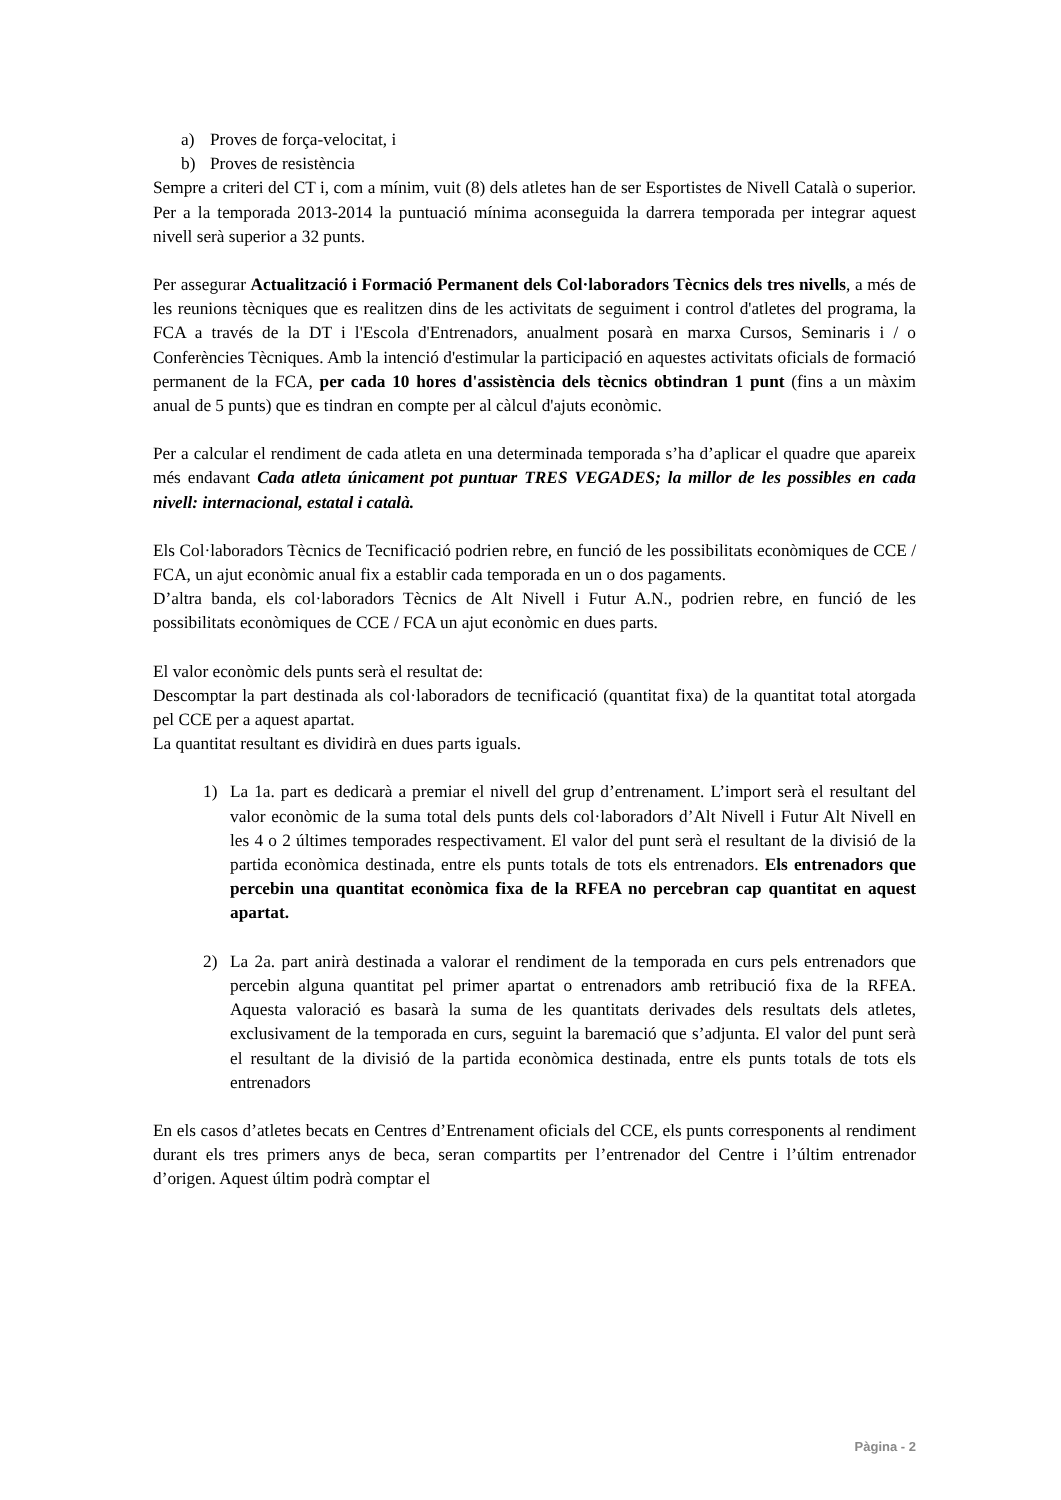a) Proves de força-velocitat, i
b) Proves de resistència
Sempre a criteri del CT i, com a mínim, vuit (8) dels atletes han de ser Esportistes de Nivell Català o superior. Per a la temporada 2013-2014 la puntuació mínima aconseguida la darrera temporada per integrar aquest nivell serà superior a 32 punts.
Per assegurar Actualització i Formació Permanent dels Col·laboradors Tècnics dels tres nivells, a més de les reunions tècniques que es realitzen dins de les activitats de seguiment i control d'atletes del programa, la FCA a través de la DT i l'Escola d'Entrenadors, anualment posarà en marxa Cursos, Seminaris i / o Conferències Tècniques. Amb la intenció d'estimular la participació en aquestes activitats oficials de formació permanent de la FCA, per cada 10 hores d'assistència dels tècnics obtindran 1 punt (fins a un màxim anual de 5 punts) que es tindran en compte per al càlcul d'ajuts econòmic.
Per a calcular el rendiment de cada atleta en una determinada temporada s’ha d’aplicar el quadre que apareix més endavant Cada atleta únicament pot puntuar TRES VEGADES; la millor de les possibles en cada nivell: internacional, estatal i català.
Els Col·laboradors Tècnics de Tecnificació podrien rebre, en funció de les possibilitats econòmiques de CCE / FCA, un ajut econòmic anual fix a establir cada temporada en un o dos pagaments.
D’altra banda, els col·laboradors Tècnics de Alt Nivell i Futur A.N., podrien rebre, en funció de les possibilitats econòmiques de CCE / FCA un ajut econòmic en dues parts.
El valor econòmic dels punts serà el resultat de:
Descomptar la part destinada als col·laboradors de tecnificació (quantitat fixa) de la quantitat total atorgada pel CCE per a aquest apartat.
La quantitat resultant es dividirà en dues parts iguals.
1) La 1a. part es dedicarà a premiar el nivell del grup d’entrenament. L’import serà el resultant del valor econòmic de la suma total dels punts dels col·laboradors d’Alt Nivell i Futur Alt Nivell en les 4 o 2 últimes temporades respectivament. El valor del punt serà el resultant de la divisió de la partida econòmica destinada, entre els punts totals de tots els entrenadors. Els entrenadors que percebin una quantitat econòmica fixa de la RFEA no percebran cap quantitat en aquest apartat.
2) La 2a. part anirà destinada a valorar el rendiment de la temporada en curs pels entrenadors que percebin alguna quantitat pel primer apartat o entrenadors amb retribució fixa de la RFEA. Aquesta valoració es basarà la suma de les quantitats derivades dels resultats dels atletes, exclusivament de la temporada en curs, seguint la baremació que s’adjunta. El valor del punt serà el resultant de la divisió de la partida econòmica destinada, entre els punts totals de tots els entrenadors
En els casos d’atletes becats en Centres d’Entrenament oficials del CCE, els punts corresponents al rendiment durant els tres primers anys de beca, seran compartits per l’entrenador del Centre i l’últim entrenador d’origen. Aquest últim podrà comptar el
Pàgina - 2